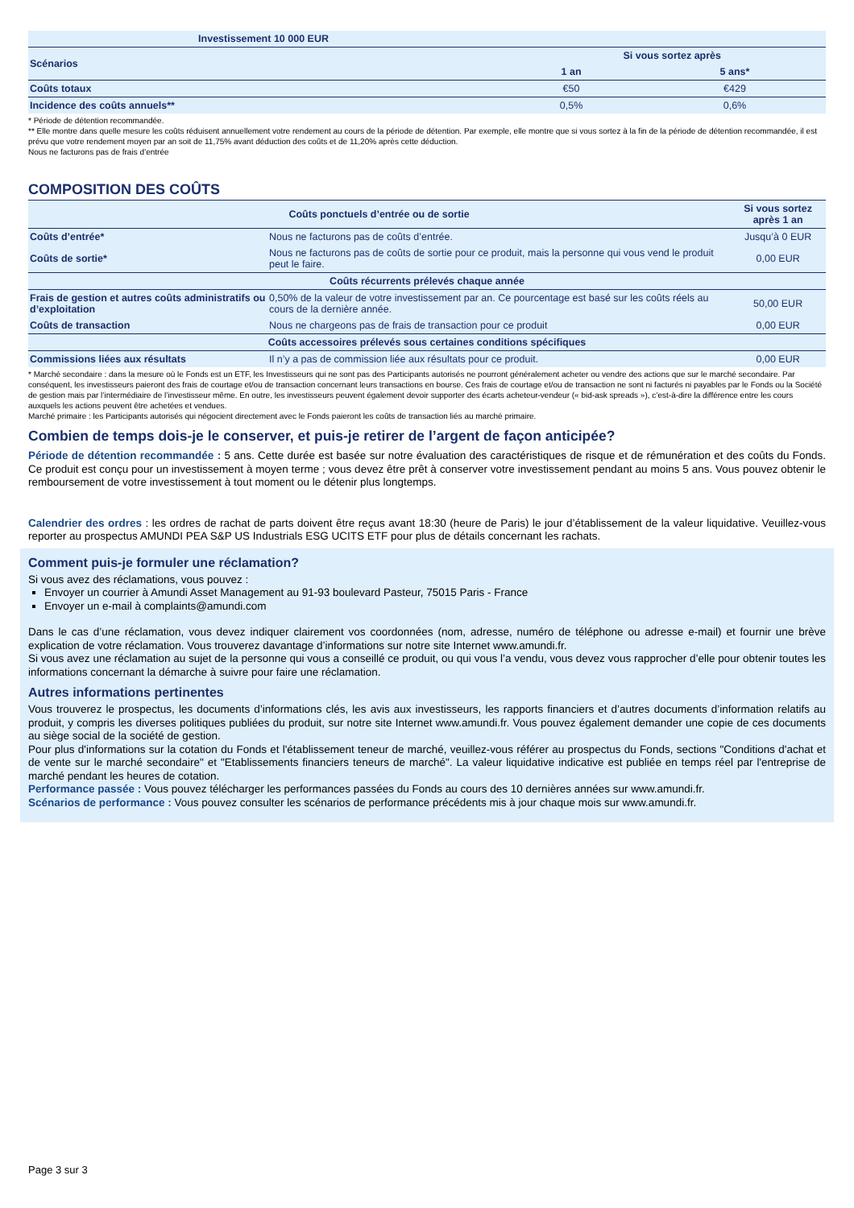| Investissement 10 000 EUR | | | |
| --- | --- | --- | --- |
| Scénarios | Si vous sortez après | | |
| | | 1 an | 5 ans* |
| Coûts totaux | | €50 | €429 |
| Incidence des coûts annuels** | | 0,5% | 0,6% |
* Période de détention recommandée.
** Elle montre dans quelle mesure les coûts réduisent annuellement votre rendement au cours de la période de détention. Par exemple, elle montre que si vous sortez à la fin de la période de détention recommandée, il est prévu que votre rendement moyen par an soit de 11,75% avant déduction des coûts et de 11,20% après cette déduction.
Nous ne facturons pas de frais d’entrée
COMPOSITION DES COÛTS
| Coûts ponctuels d’entrée ou de sortie | | Si vous sortez après 1 an |
| --- | --- | --- |
| Coûts d’entrée* | Nous ne facturons pas de coûts d’entrée. | Jusqu’à 0 EUR |
| Coûts de sortie* | Nous ne facturons pas de coûts de sortie pour ce produit, mais la personne qui vous vend le produit peut le faire. | 0,00 EUR |
| Coûts récurrents prélevés chaque année | | |
| Frais de gestion et autres coûts administratifs ou d’exploitation | 0,50% de la valeur de votre investissement par an. Ce pourcentage est basé sur les coûts réels au cours de la dernière année. | 50,00 EUR |
| Coûts de transaction | Nous ne chargeons pas de frais de transaction pour ce produit | 0,00 EUR |
| Coûts accessoires prélevés sous certaines conditions spécifiques | | |
| Commissions liées aux résultats | Il n’y a pas de commission liée aux résultats pour ce produit. | 0,00 EUR |
* Marché secondaire : dans la mesure où le Fonds est un ETF, les Investisseurs qui ne sont pas des Participants autorisés ne pourront généralement acheter ou vendre des actions que sur le marché secondaire. Par conséquent, les investisseurs paieront des frais de courtage et/ou de transaction concernant leurs transactions en bourse. Ces frais de courtage et/ou de transaction ne sont ni facturés ni payables par le Fonds ou la Société de gestion mais par l’intermédiaire de l’investisseur même. En outre, les investisseurs peuvent également devoir supporter des écarts acheteur-vendeur (« bid-ask spreads »), c’est-à-dire la différence entre les cours auxquels les actions peuvent être achetées et vendues.
Marché primaire : les Participants autorisés qui négocient directement avec le Fonds paieront les coûts de transaction liés au marché primaire.
Combien de temps dois-je le conserver, et puis-je retirer de l’argent de façon anticipée?
Période de détention recommandée : 5 ans. Cette durée est basée sur notre évaluation des caractéristiques de risque et de rémunération et des coûts du Fonds. Ce produit est conçu pour un investissement à moyen terme ; vous devez être prêt à conserver votre investissement pendant au moins 5 ans. Vous pouvez obtenir le remboursement de votre investissement à tout moment ou le détenir plus longtemps.
Calendrier des ordres : les ordres de rachat de parts doivent être reçus avant 18:30 (heure de Paris) le jour d’établissement de la valeur liquidative. Veuillez-vous reporter au prospectus AMUNDI PEA S&P US Industrials ESG UCITS ETF pour plus de détails concernant les rachats.
Comment puis-je formuler une réclamation?
Si vous avez des réclamations, vous pouvez :
Envoyer un courrier à Amundi Asset Management au 91-93 boulevard Pasteur, 75015 Paris - France
Envoyer un e-mail à complaints@amundi.com
Dans le cas d’une réclamation, vous devez indiquer clairement vos coordonnées (nom, adresse, numéro de téléphone ou adresse e-mail) et fournir une brève explication de votre réclamation. Vous trouverez davantage d’informations sur notre site Internet www.amundi.fr.
Si vous avez une réclamation au sujet de la personne qui vous a conseillé ce produit, ou qui vous l’a vendu, vous devez vous rapprocher d’elle pour obtenir toutes les informations concernant la démarche à suivre pour faire une réclamation.
Autres informations pertinentes
Vous trouverez le prospectus, les documents d’informations clés, les avis aux investisseurs, les rapports financiers et d’autres documents d’information relatifs au produit, y compris les diverses politiques publiées du produit, sur notre site Internet www.amundi.fr. Vous pouvez également demander une copie de ces documents au siège social de la société de gestion.
Pour plus d'informations sur la cotation du Fonds et l'établissement teneur de marché, veuillez-vous référer au prospectus du Fonds, sections "Conditions d'achat et de vente sur le marché secondaire" et "Etablissements financiers teneurs de marché". La valeur liquidative indicative est publiée en temps réel par l'entreprise de marché pendant les heures de cotation.
Performance passée : Vous pouvez télécharger les performances passées du Fonds au cours des 10 dernières années sur www.amundi.fr.
Scénarios de performance : Vous pouvez consulter les scénarios de performance précédents mis à jour chaque mois sur www.amundi.fr.
Page 3 sur 3